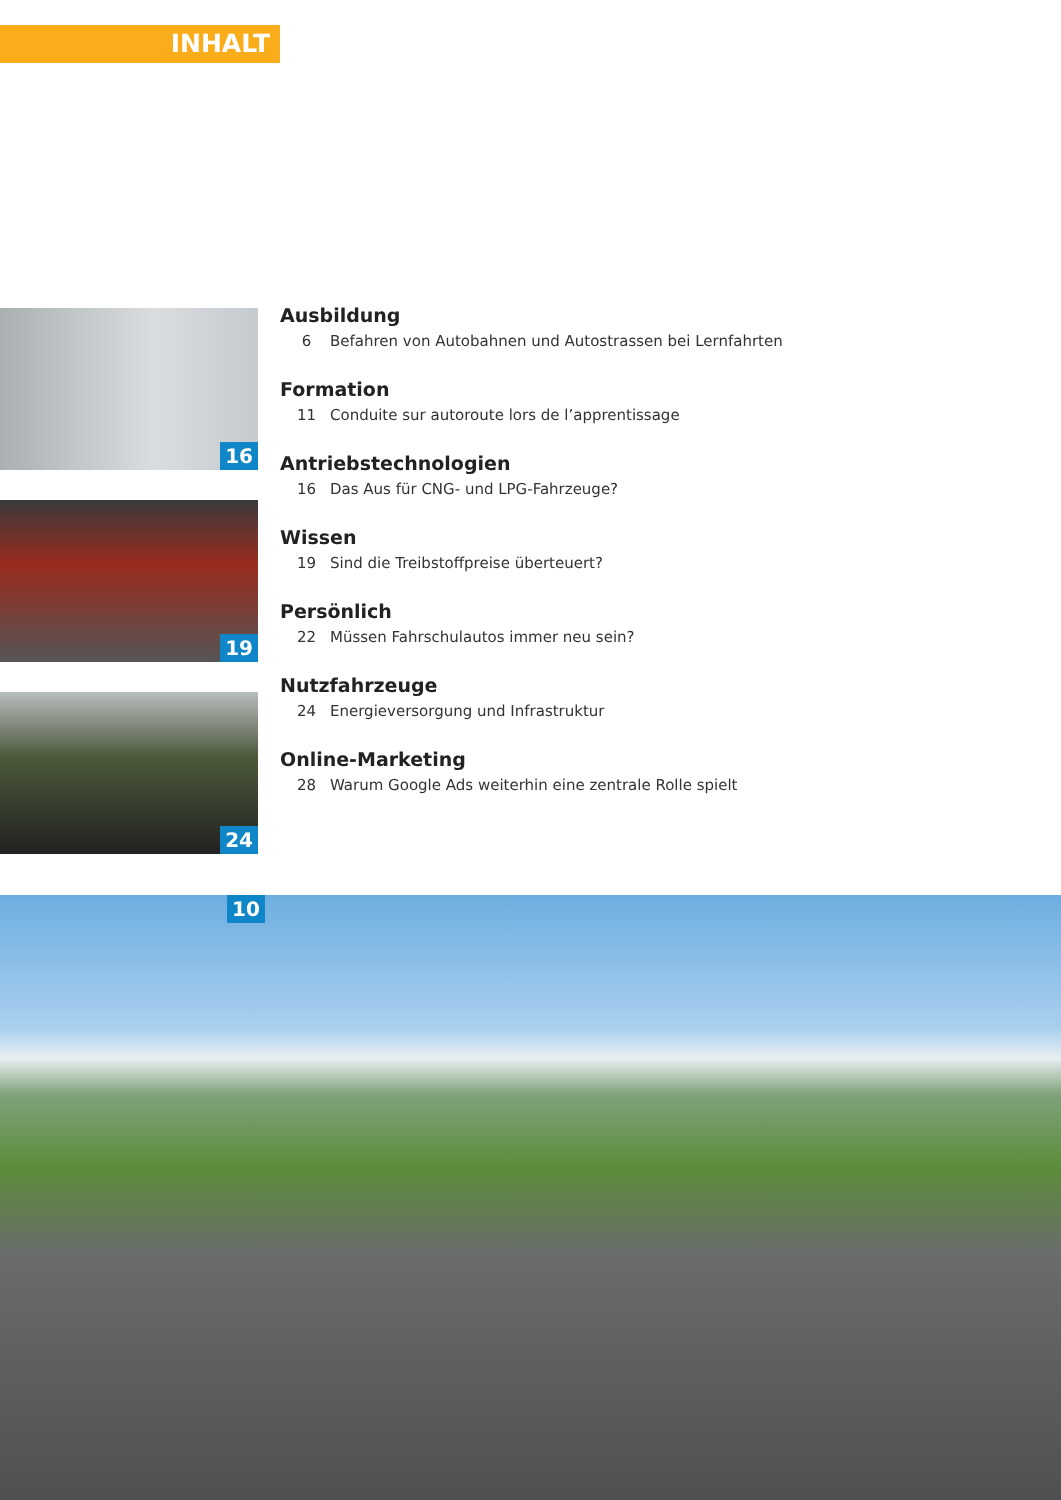INHALT
16
19
24
Ausbildung
6 Befahren von Autobahnen und Autostrassen bei Lernfahrten
Formation
11 Conduite sur autoroute lors de l’apprentissage
Antriebstechnologien
16 Das Aus für CNG- und LPG-Fahrzeuge?
Wissen
19 Sind die Treibstoffpreise überteuert?
Persönlich
22 Müssen Fahrschulautos immer neu sein?
Nutzfahrzeuge
24 Energieversorgung und Infrastruktur
Online-Marketing
28 Warum Google Ads weiterhin eine zentrale Rolle spielt
10